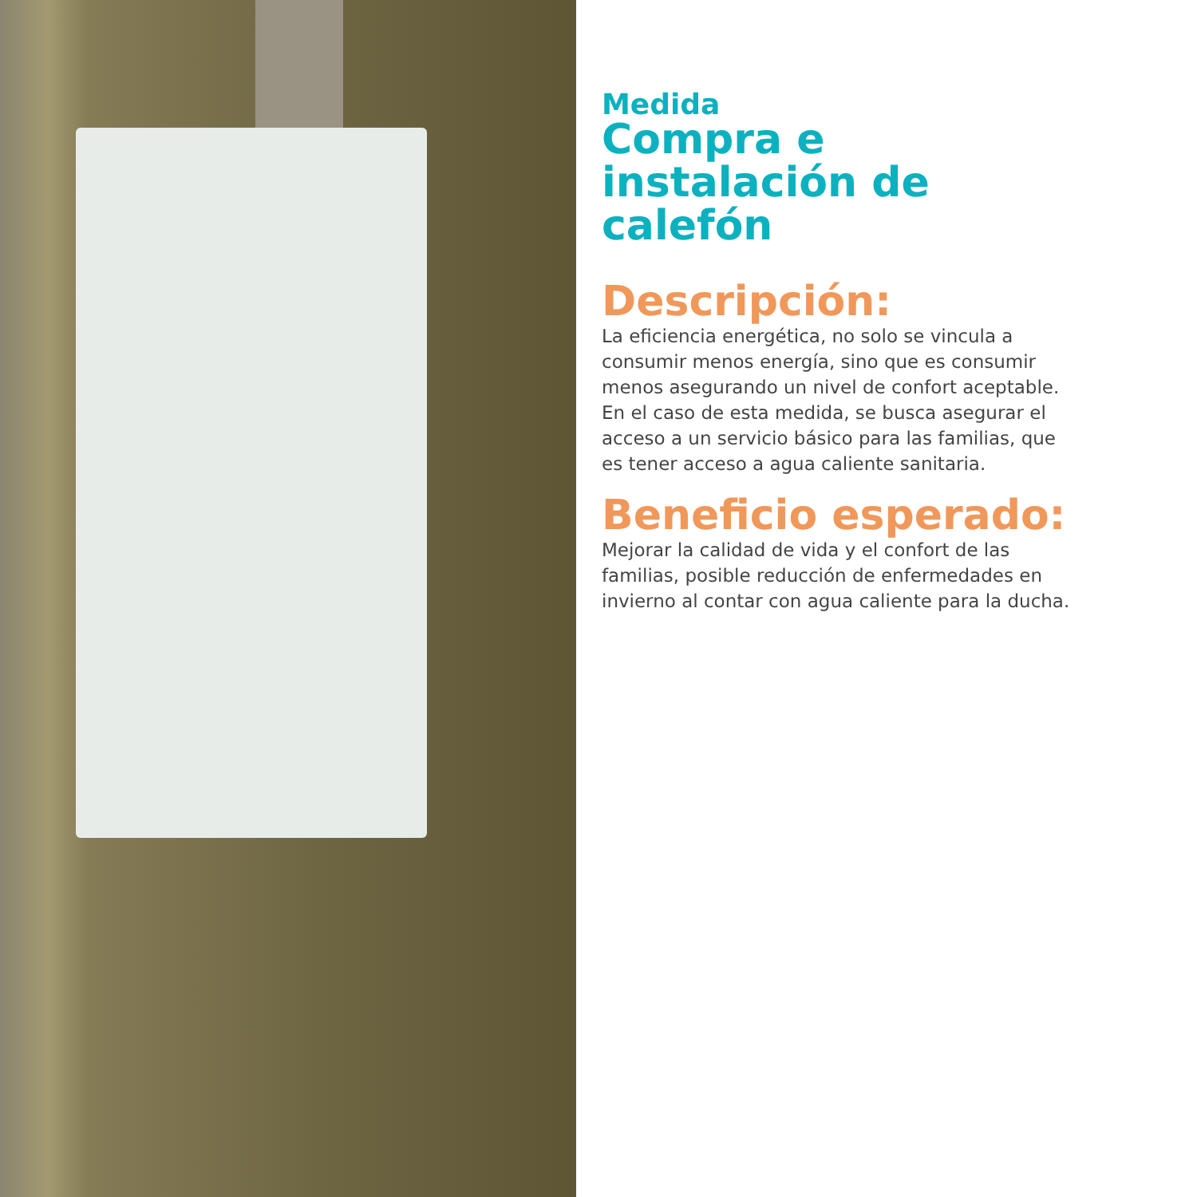Medida
Compra e instalación de calefón
Descripción:
La eficiencia energética, no solo se vincula a consumir menos energía, sino que es consumir menos asegurando un nivel de confort aceptable. En el caso de esta medida, se busca asegurar el acceso a un servicio básico para las familias, que es tener acceso a agua caliente sanitaria.
Beneficio esperado:
Mejorar la calidad de vida y el confort de las familias, posible reducción de enfermedades en invierno al contar con agua caliente para la ducha.